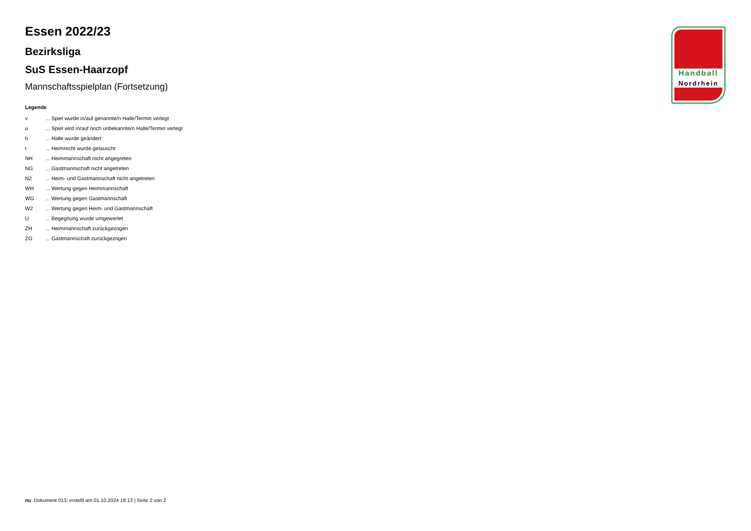Handball
Nordrhein
Essen 2022/23
Bezirksliga
SuS Essen-Haarzopf
Mannschaftsspielplan (Fortsetzung)
Legende
| v | ... Spiel wurde in/auf genannte/n Halle/Termin verlegt |
| u | ... Spiel wird in/auf noch unbekannte/n Halle/Termin verlegt |
| h | ... Halle wurde geändert |
| t | ... Heimrecht wurde getauscht |
| NH | ... Heimmannschaft nicht angegreten |
| NG | ... Gastmannschaft nicht angetreten |
| N2 | ... Heim- und Gastmannschaft nicht angetreten |
| WH | ... Wertung gegen Heimmannschaft |
| WG | ... Wertung gegen Gastmannschaft |
| W2 | ... Wertung gegen Heim- und Gastmannschaft |
| U | ... Begegnung wurde umgewertet |
| ZH | ... Heimmannschaft zurückgezogen |
| ZG | ... Gastmannschaft zurückgezogen |
nu .Dokument 013, erstellt am 01.10.2024 18:13 | Seite 2 von 2